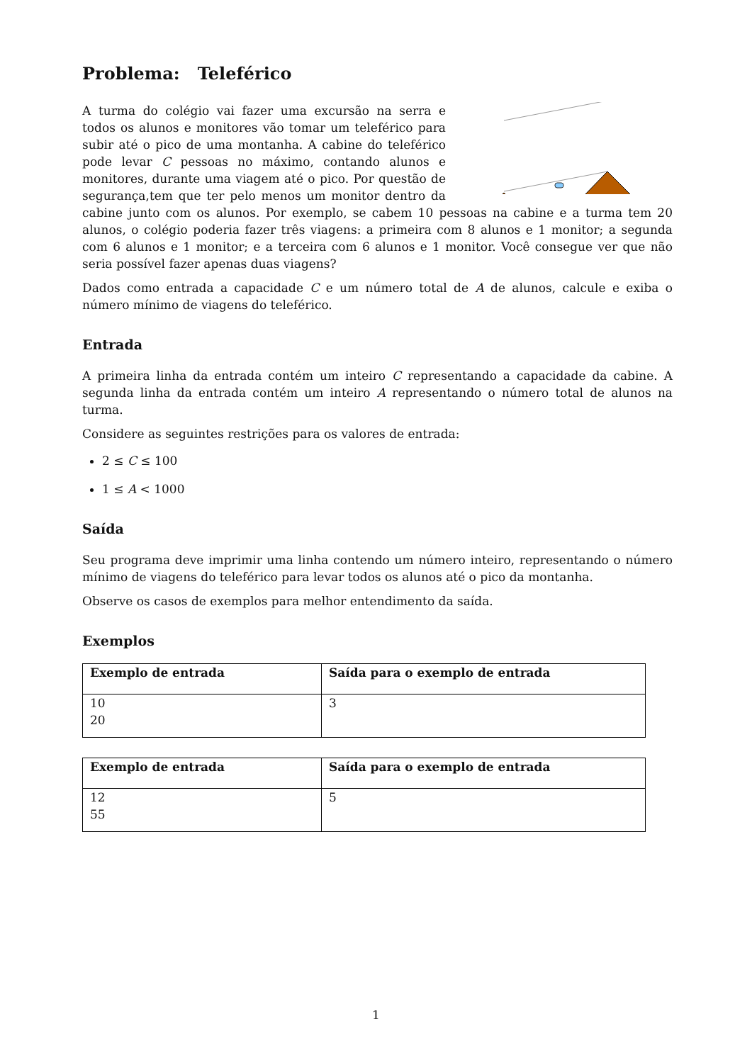Problema: Teleférico
A turma do colégio vai fazer uma excursão na serra e todos os alunos e monitores vão tomar um teleférico para subir até o pico de uma montanha. A cabine do teleférico pode levar C pessoas no máximo, contando alunos e monitores, durante uma viagem até o pico. Por questão de segurança,tem que ter pelo menos um monitor dentro da cabine junto com os alunos. Por exemplo, se cabem 10 pessoas na cabine e a turma tem 20 alunos, o colégio poderia fazer três viagens: a primeira com 8 alunos e 1 monitor; a segunda com 6 alunos e 1 monitor; e a terceira com 6 alunos e 1 monitor. Você consegue ver que não seria possível fazer apenas duas viagens?
Dados como entrada a capacidade C e um número total de A de alunos, calcule e exiba o número mínimo de viagens do teleférico.
Entrada
A primeira linha da entrada contém um inteiro C representando a capacidade da cabine. A segunda linha da entrada contém um inteiro A representando o número total de alunos na turma.
Considere as seguintes restrições para os valores de entrada:
2 ≤ C ≤ 100
1 ≤ A < 1000
Saída
Seu programa deve imprimir uma linha contendo um número inteiro, representando o número mínimo de viagens do teleférico para levar todos os alunos até o pico da montanha.
Observe os casos de exemplos para melhor entendimento da saída.
Exemplos
| Exemplo de entrada | Saída para o exemplo de entrada |
| --- | --- |
| 10 20 | 3 |
| Exemplo de entrada | Saída para o exemplo de entrada |
| --- | --- |
| 12 55 | 5 |
1